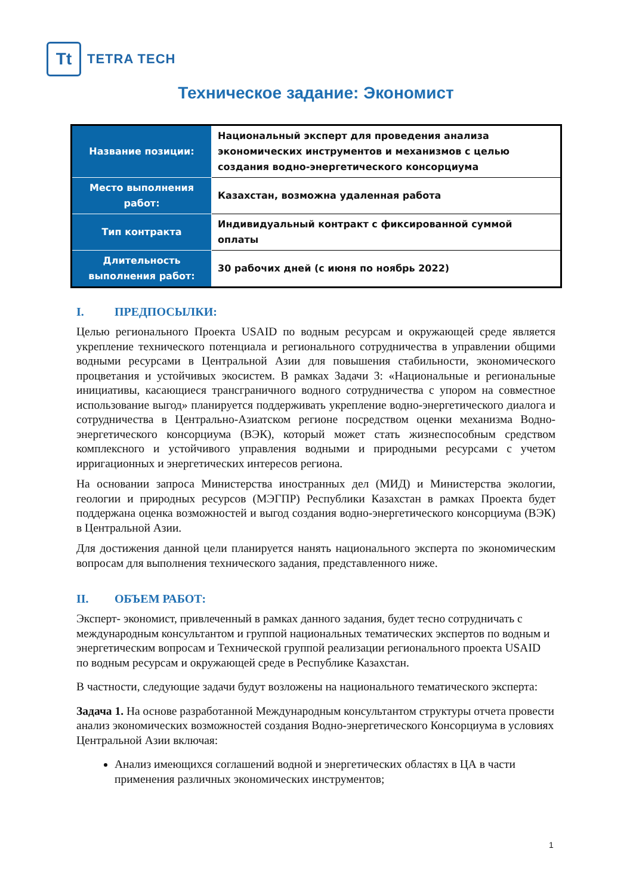Tt
TETRA TECH
Техническое задание: Экономист
| Название позиции: | Национальный эксперт для проведения анализа экономических инструментов и механизмов с целью создания водно-энергетического консорциума |
| Место выполнения работ: | Казахстан, возможна удаленная работа |
| Тип контракта | Индивидуальный контракт с фиксированной суммой оплаты |
| Длительность выполнения работ: | 30 рабочих дней (с июня по ноябрь 2022) |
I. ПРЕДПОСЫЛКИ:
Целью регионального Проекта USAID по водным ресурсам и окружающей среде является укрепление технического потенциала и регионального сотрудничества в управлении общими водными ресурсами в Центральной Азии для повышения стабильности, экономического процветания и устойчивых экосистем. В рамках Задачи 3: «Национальные и региональные инициативы, касающиеся трансграничного водного сотрудничества с упором на совместное использование выгод» планируется поддерживать укрепление водно-энергетического диалога и сотрудничества в Центрально-Азиатском регионе посредством оценки механизма Водно-энергетического консорциума (ВЭК), который может стать жизнеспособным средством комплексного и устойчивого управления водными и природными ресурсами с учетом ирригационных и энергетических интересов региона.
На основании запроса Министерства иностранных дел (МИД) и Министерства экологии, геологии и природных ресурсов (МЭГПР) Республики Казахстан в рамках Проекта будет поддержана оценка возможностей и выгод создания водно-энергетического консорциума (ВЭК) в Центральной Азии.
Для достижения данной цели планируется нанять национального эксперта по экономическим вопросам для выполнения технического задания, представленного ниже.
II. ОБЪЕМ РАБОТ:
Эксперт- экономист, привлеченный в рамках данного задания, будет тесно сотрудничать с международным консультантом и группой национальных тематических экспертов по водным и энергетическим вопросам и Технической группой реализации регионального проекта USAID по водным ресурсам и окружающей среде в Республике Казахстан.
В частности, следующие задачи будут возложены на национального тематического эксперта:
Задача 1. На основе разработанной Международным консультантом структуры отчета провести анализ экономических возможностей создания Водно-энергетического Консорциума в условиях Центральной Азии включая:
Анализ имеющихся соглашений водной и энергетических областях в ЦА в части применения различных экономических инструментов;
1